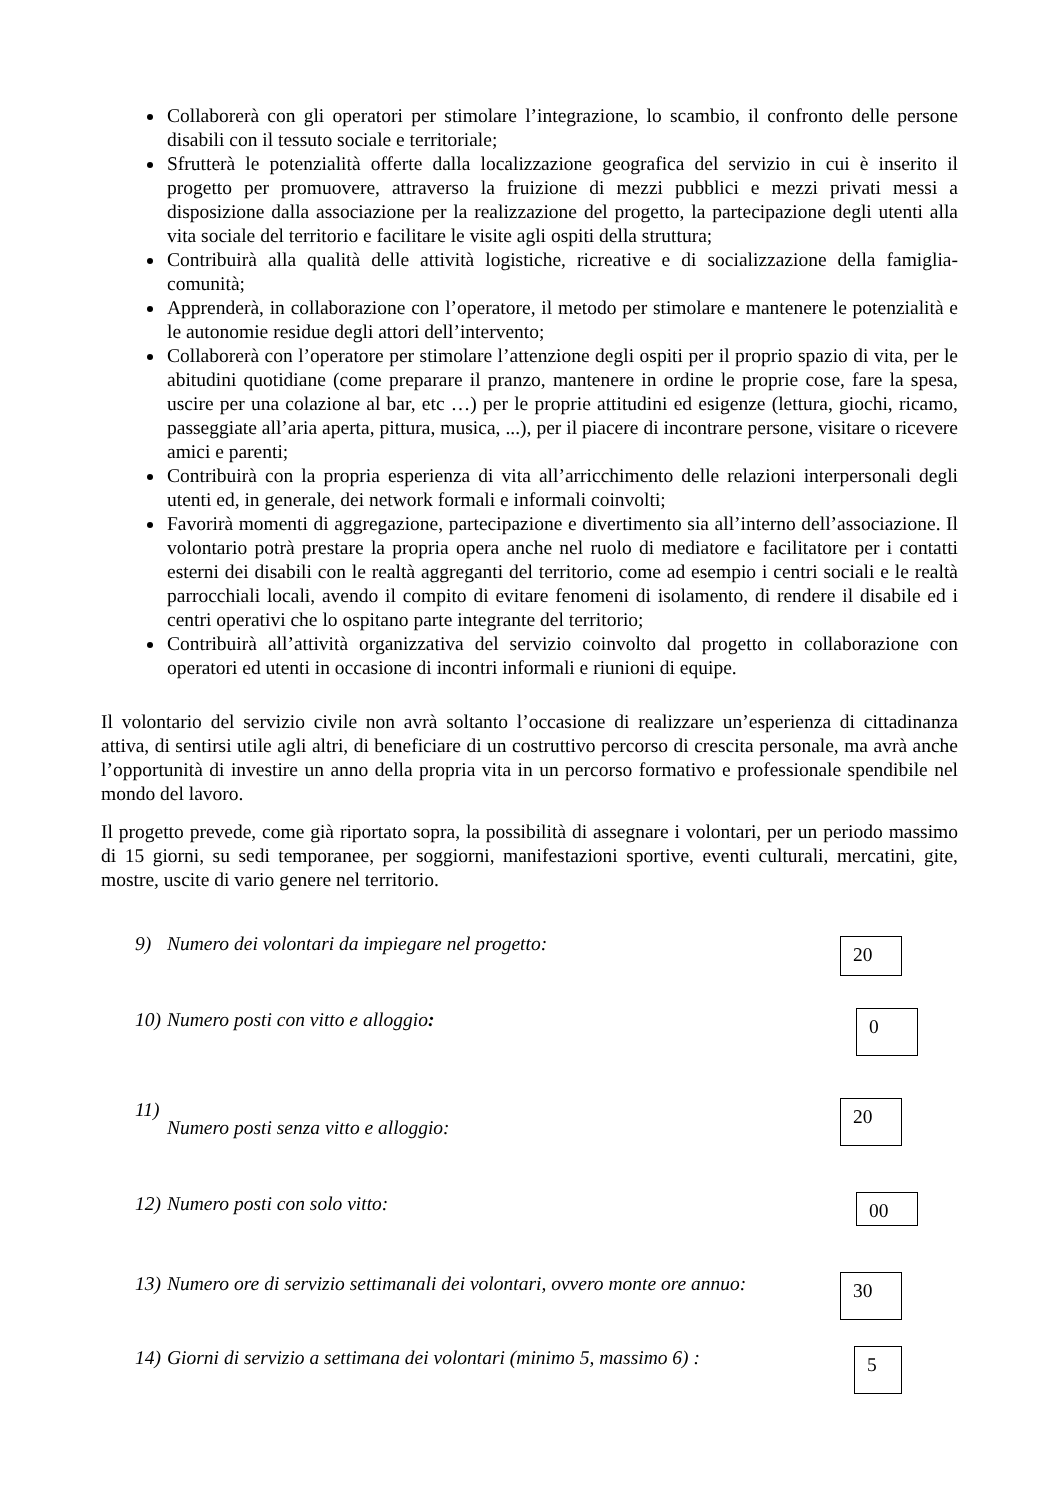Collaborerà con gli operatori per stimolare l’integrazione, lo scambio, il confronto delle persone disabili con il tessuto sociale e territoriale;
Sfrutterà le potenzialità offerte dalla localizzazione geografica del servizio in cui è inserito il progetto per promuovere, attraverso la fruizione di mezzi pubblici e mezzi privati messi a disposizione dalla associazione per la realizzazione del progetto, la partecipazione degli utenti alla vita sociale del territorio e facilitare le visite agli ospiti della struttura;
Contribuirà alla qualità delle attività logistiche, ricreative e di socializzazione della famiglia-comunità;
Apprenderà, in collaborazione con l’operatore, il metodo per stimolare e mantenere le potenzialità e le autonomie residue degli attori dell’intervento;
Collaborerà con l’operatore per stimolare l’attenzione degli ospiti per il proprio spazio di vita, per le abitudini quotidiane (come preparare il pranzo, mantenere in ordine le proprie cose, fare la spesa, uscire per una colazione al bar, etc …) per le proprie attitudini ed esigenze (lettura, giochi, ricamo, passeggiate all’aria aperta, pittura, musica, ...), per il piacere di incontrare persone, visitare o ricevere amici e parenti;
Contribuirà con la propria esperienza di vita all’arricchimento delle relazioni interpersonali degli utenti ed, in generale, dei network formali e informali coinvolti;
Favorirà momenti di aggregazione, partecipazione e divertimento sia all’interno dell’associazione. Il volontario potrà prestare la propria opera anche nel ruolo di mediatore e facilitatore per i contatti esterni dei disabili con le realtà aggreganti del territorio, come ad esempio i centri sociali e le realtà parrocchiali locali, avendo il compito di evitare fenomeni di isolamento, di rendere il disabile ed i centri operativi che lo ospitano parte integrante del territorio;
Contribuirà all’attività organizzativa del servizio coinvolto dal progetto in collaborazione con operatori ed utenti in occasione di incontri informali e riunioni di equipe.
Il volontario del servizio civile non avrà soltanto l’occasione di realizzare un’esperienza di cittadinanza attiva, di sentirsi utile agli altri, di beneficiare di un costruttivo percorso di crescita personale, ma avrà anche l’opportunità di investire un anno della propria vita in un percorso formativo e professionale spendibile nel mondo del lavoro.
Il progetto prevede, come già riportato sopra, la possibilità di assegnare i volontari, per un periodo massimo di 15 giorni, su sedi temporanee, per soggiorni, manifestazioni sportive, eventi culturali, mercatini, gite, mostre, uscite di vario genere nel territorio.
9) Numero dei volontari da impiegare nel progetto:
20
10) Numero posti con vitto e alloggio:
0
11) Numero posti senza vitto e alloggio:
20
12) Numero posti con solo vitto:
00
13) Numero ore di servizio settimanali dei volontari, ovvero monte ore annuo:
30
14) Giorni di servizio a settimana dei volontari (minimo 5, massimo 6) :
5